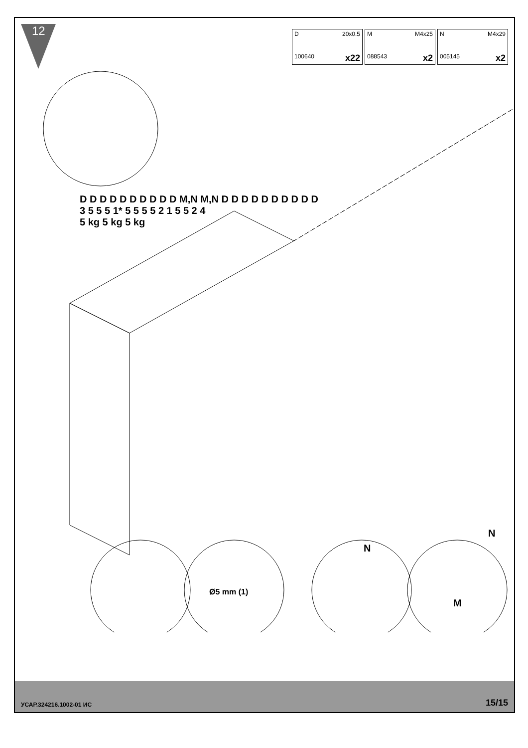12
D 20x0.5
100640 x22
M M4x25
088543 x2
N M4x29
005145 x2
D D D D D D D D D D M,N M,N D D D D D D D D D D
3 5 5 5 1* 5 5 5 5 2 1 5 5 2 4
5 kg 5 kg 5 kg
Ø5 mm (1)
N
M
N
УСАР.324216.1002-01 ИС 15/15